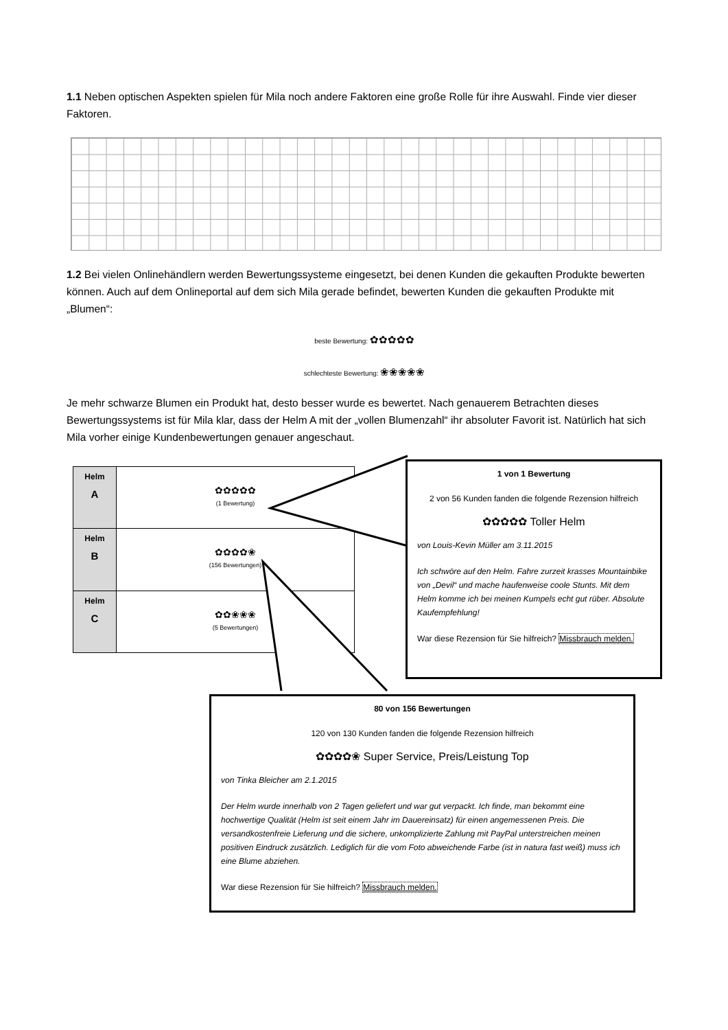1.1 Neben optischen Aspekten spielen für Mila noch andere Faktoren eine große Rolle für ihre Auswahl. Finde vier dieser Faktoren.
1.2 Bei vielen Onlinehändlern werden Bewertungssysteme eingesetzt, bei denen Kunden die gekauften Produkte bewerten können. Auch auf dem Onlineportal auf dem sich Mila gerade befindet, bewerten Kunden die gekauften Produkte mit „Blumen“:
beste Bewertung: ✿✿✿✿✿
schlechteste Bewertung: ❀❀❀❀❀
Je mehr schwarze Blumen ein Produkt hat, desto besser wurde es bewertet. Nach genauerem Betrachten dieses Bewertungssystems ist für Mila klar, dass der Helm A mit der „vollen Blumenzahl“ ihr absoluter Favorit ist. Natürlich hat sich Mila vorher einige Kundenbewertungen genauer angeschaut.
| Helm A | ✿✿✿✿✿ (1 Bewertung) |
| Helm B | ✿✿✿✿❀ (156 Bewertungen) |
| Helm C | ✿✿❀❀❀ (5 Bewertungen) |
1 von 1 Bewertung
2 von 56 Kunden fanden die folgende Rezension hilfreich
✿✿✿✿✿ Toller Helm
von Louis-Kevin Müller am 3.11.2015
Ich schwöre auf den Helm. Fahre zurzeit krasses Mountainbike von „Devil“ und mache haufenweise coole Stunts. Mit dem Helm komme ich bei meinen Kumpels echt gut rüber. Absolute Kaufempfehlung!
War diese Rezension für Sie hilfreich? Missbrauch melden.
80 von 156 Bewertungen
120 von 130 Kunden fanden die folgende Rezension hilfreich
✿✿✿✿❀ Super Service, Preis/Leistung Top
von Tinka Bleicher am 2.1.2015
Der Helm wurde innerhalb von 2 Tagen geliefert und war gut verpackt. Ich finde, man bekommt eine hochwertige Qualität (Helm ist seit einem Jahr im Dauereinsatz) für einen angemessenen Preis. Die versandkostenfreie Lieferung und die sichere, unkomplizierte Zahlung mit PayPal unterstreichen meinen positiven Eindruck zusätzlich. Lediglich für die vom Foto abweichende Farbe (ist in natura fast weiß) muss ich eine Blume abziehen.
War diese Rezension für Sie hilfreich? Missbrauch melden.